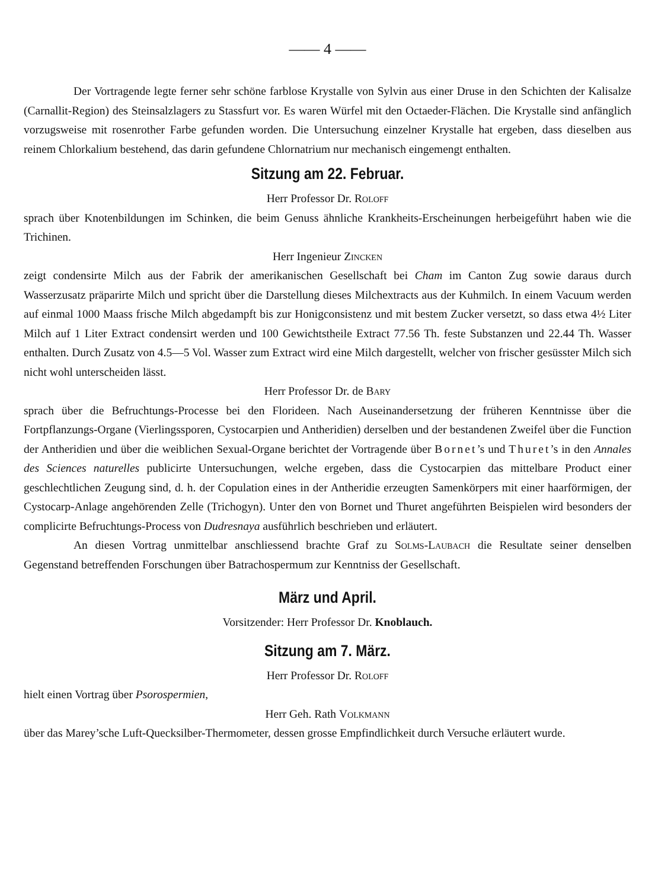—— 4 ——
Der Vortragende legte ferner sehr schöne farblose Krystalle von Sylvin aus einer Druse in den Schichten der Kalisalze (Carnallit-Region) des Steinsalzlagers zu Stassfurt vor. Es waren Würfel mit den Octaeder-Flächen. Die Krystalle sind anfänglich vorzugsweise mit rosenrother Farbe gefunden worden. Die Untersuchung einzelner Krystalle hat ergeben, dass dieselben aus reinem Chlorkalium bestehend, das darin gefundene Chlornatrium nur mechanisch eingemengt enthalten.
Sitzung am 22. Februar.
Herr Professor Dr. Roloff
sprach über Knotenbildungen im Schinken, die beim Genuss ähnliche Krankheits-Erscheinungen herbeigeführt haben wie die Trichinen.
Herr Ingenieur Zincken
zeigt condensirte Milch aus der Fabrik der amerikanischen Gesellschaft bei Cham im Canton Zug sowie daraus durch Wasserzusatz präparirte Milch und spricht über die Darstellung dieses Milchextracts aus der Kuhmilch. In einem Vacuum werden auf einmal 1000 Maass frische Milch abgedampft bis zur Honigconsistenz und mit bestem Zucker versetzt, so dass etwa 4½ Liter Milch auf 1 Liter Extract condensirt werden und 100 Gewichtstheile Extract 77.56 Th. feste Substanzen und 22.44 Th. Wasser enthalten. Durch Zusatz von 4.5—5 Vol. Wasser zum Extract wird eine Milch dargestellt, welcher von frischer gesüsster Milch sich nicht wohl unterscheiden lässt.
Herr Professor Dr. de Bary
sprach über die Befruchtungs-Processe bei den Florideen. Nach Auseinandersetzung der früheren Kenntnisse über die Fortpflanzungs-Organe (Vierlingssporen, Cystocarpien und Antheridien) derselben und der bestandenen Zweifel über die Function der Antheridien und über die weiblichen Sexual-Organe berichtet der Vortragende über Bornet’s und Thuret’s in den Annales des Sciences naturelles publicirte Untersuchungen, welche ergeben, dass die Cystocarpien das mittelbare Product einer geschlechtlichen Zeugung sind, d. h. der Copulation eines in der Antheridie erzeugten Samenkörpers mit einer haarförmigen, der Cystocarp-Anlage angehörenden Zelle (Trichogyn). Unter den von Bornet und Thuret angeführten Beispielen wird besonders der complicirte Befruchtungs-Process von Dudresnaya ausführlich beschrieben und erläutert.
An diesen Vortrag unmittelbar anschliessend brachte Graf zu Solms-Laubach die Resultate seiner denselben Gegenstand betreffenden Forschungen über Batrachospermum zur Kenntniss der Gesellschaft.
März und April.
Vorsitzender: Herr Professor Dr. Knoblauch.
Sitzung am 7. März.
Herr Professor Dr. Roloff
hielt einen Vortrag über Psorospermien,
Herr Geh. Rath Volkmann
über das Marey’sche Luft-Quecksilber-Thermometer, dessen grosse Empfindlichkeit durch Versuche erläutert wurde.